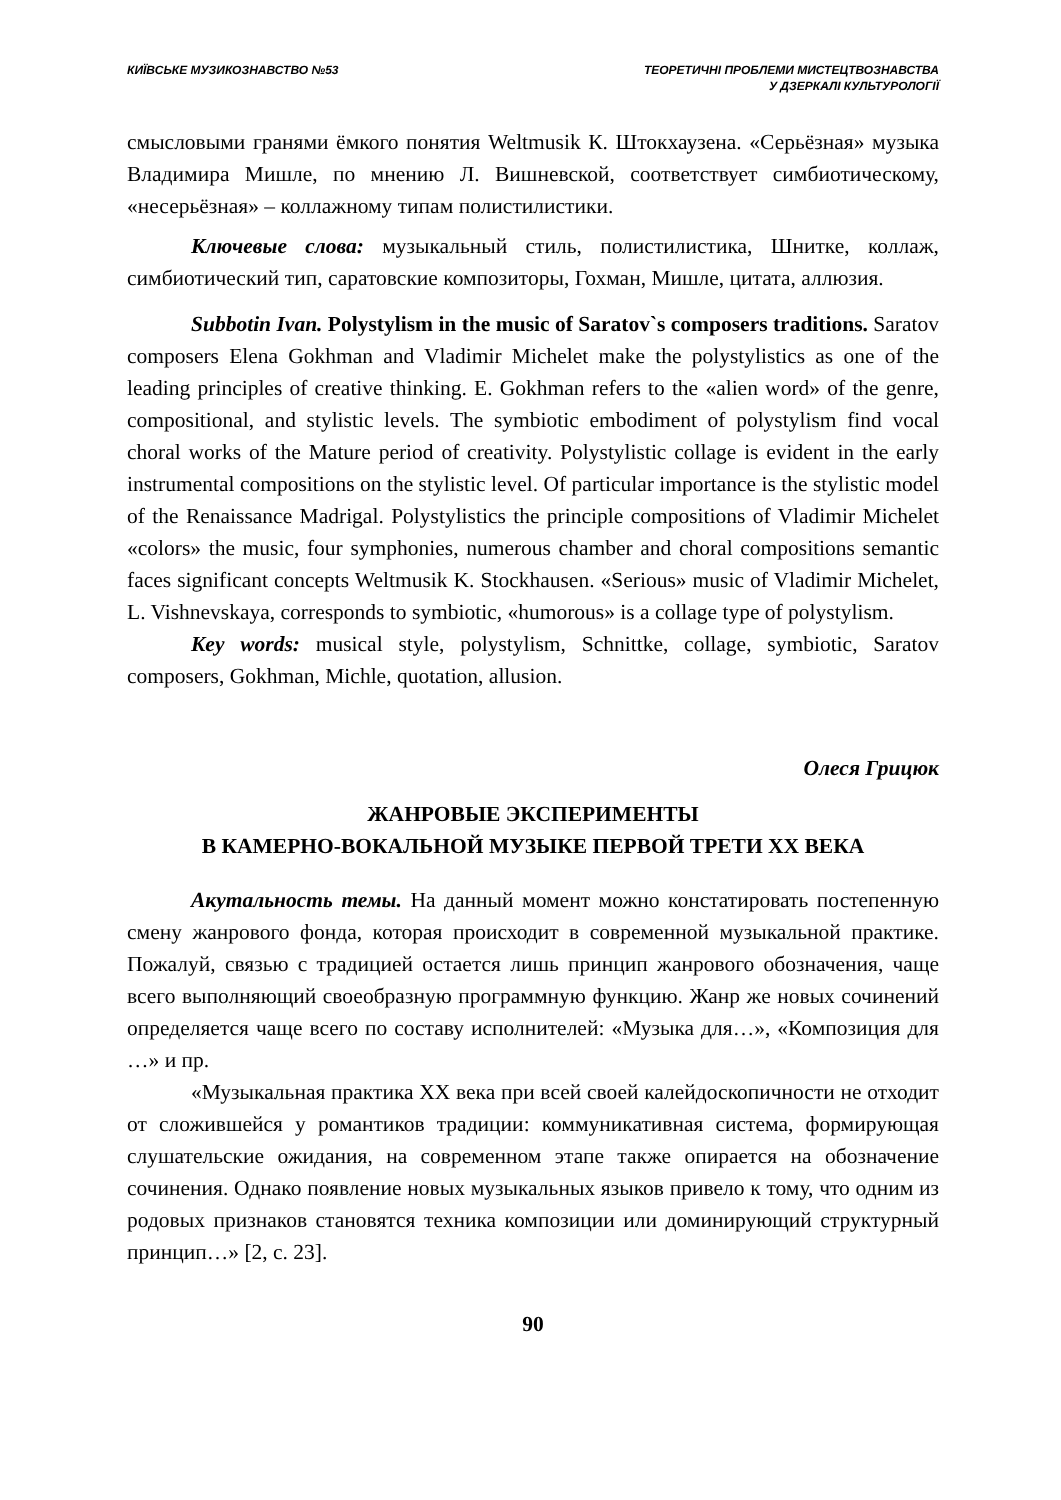КИЇВСЬКЕ МУЗИКОЗНАВСТВО №53 ТЕОРЕТИЧНІ ПРОБЛЕМИ МИСТЕЦТВОЗНАВСТВА
У ДЗЕРКАЛІ КУЛЬТУРОЛОГІЇ
смысловыми гранями ёмкого понятия Weltmusik К. Штокхаузена. «Серьёзная» музыка Владимира Мишле, по мнению Л. Вишневской, соответствует симбиотическому, «несерьёзная» – коллажному типам полистилистики.
Ключевые слова: музыкальный стиль, полистилистика, Шнитке, коллаж, симбиотический тип, саратовские композиторы, Гохман, Мишле, цитата, аллюзия.
Subbotin Ivan. Polystylism in the music of Saratov`s composers traditions. Saratov composers Elena Gokhman and Vladimir Michelet make the polystylistics as one of the leading principles of creative thinking. E. Gokhman refers to the «alien word» of the genre, compositional, and stylistic levels. The symbiotic embodiment of polystylism find vocal choral works of the Mature period of creativity. Polystylistic collage is evident in the early instrumental compositions on the stylistic level. Of particular importance is the stylistic model of the Renaissance Madrigal. Polystylistics the principle compositions of Vladimir Michelet «colors» the music, four symphonies, numerous chamber and choral compositions semantic faces significant concepts Weltmusik K. Stockhausen. «Serious» music of Vladimir Michelet, L. Vishnevskaya, corresponds to symbiotic, «humorous» is a collage type of polystylism.
Key words: musical style, polystylism, Schnittke, collage, symbiotic, Saratov composers, Gokhman, Michle, quotation, allusion.
Олеся Грицюк
ЖАНРОВЫЕ ЭКСПЕРИМЕНТЫ
В КАМЕРНО-ВОКАЛЬНОЙ МУЗЫКЕ ПЕРВОЙ ТРЕТИ XX ВЕКА
Акутальность темы. На данный момент можно констатировать постепенную смену жанрового фонда, которая происходит в современной музыкальной практике. Пожалуй, связью с традицией остается лишь принцип жанрового обозначения, чаще всего выполняющий своеобразную программную функцию. Жанр же новых сочинений определяется чаще всего по составу исполнителей: «Музыка для…», «Композиция для …» и пр.
«Музыкальная практика XX века при всей своей калейдоскопичности не отходит от сложившейся у романтиков традиции: коммуникативная система, формирующая слушательские ожидания, на современном этапе также опирается на обозначение сочинения. Однако появление новых музыкальных языков привело к тому, что одним из родовых признаков становятся техника композиции или доминирующий структурный принцип…» [2, с. 23].
90